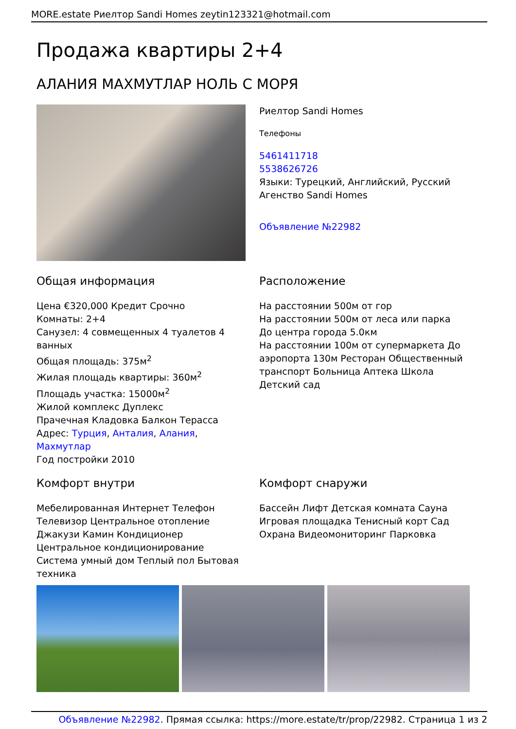MORE.estate Риелтор Sandi Homes zeytin123321@hotmail.com
Продажа квартиры 2+4
АЛАНИЯ МАХМУТЛАР НОЛЬ С МОРЯ
Риелтор Sandi Homes
Телефоны
5461411718
5538626726
Языки: Турецкий, Английский, Русский
Агенство Sandi Homes
Объявление №22982
Общая информация
Цена €320,000 Кредит Срочно
Комнаты: 2+4
Санузел: 4 совмещенных 4 туалетов 4 ванных
Общая площадь: 375м<sup>2</sup>
Жилая площадь квартиры: 360м<sup>2</sup>
Площадь участка: 15000м<sup>2</sup>
Жилой комплекс Дуплекс
Прачечная Кладовка Балкон Терасса
Адрес: Турция, Анталия, Алания, Махмутлар
Год постройки 2010
Расположение
На расстоянии 500м от гор
На расстоянии 500м от леса или парка
До центра города 5.0км
На расстоянии 100м от супермаркета До аэропорта 130м Ресторан Общественный транспорт Больница Аптека Школа Детский сад
Комфорт внутри
Мебелированная Интернет Телефон Телевизор Центральное отопление Джакузи Камин Кондиционер Центральное кондиционирование Система умный дом Теплый пол Бытовая техника
Комфорт снаружи
Бассейн Лифт Детская комната Сауна Игровая площадка Тенисный корт Сад Охрана Видеомониторинг Парковка
Объявление №22982. Прямая ссылка: https://more.estate/tr/prop/22982. Страница 1 из 2